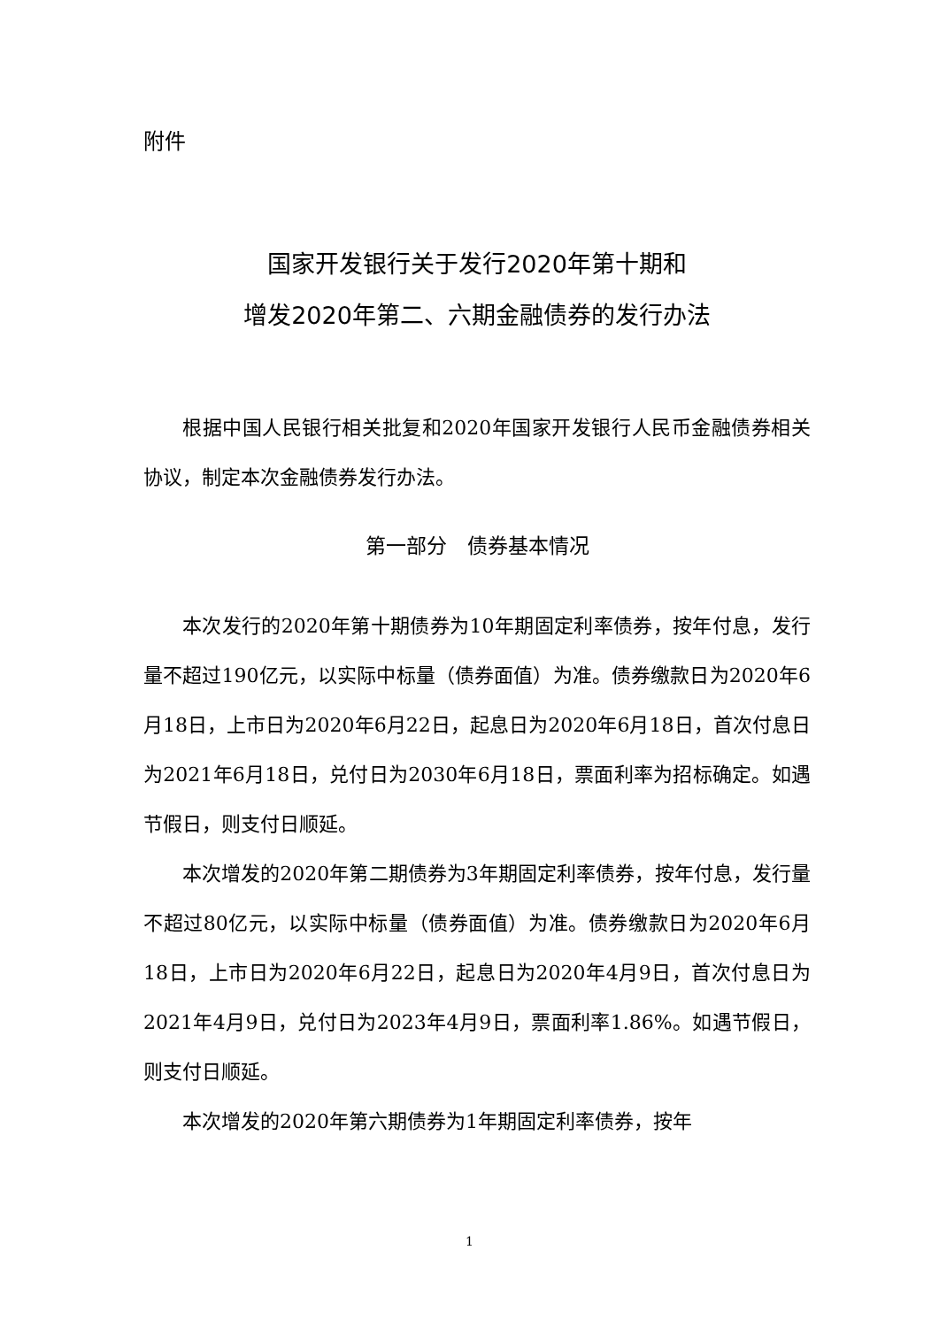附件
国家开发银行关于发行2020年第十期和
增发2020年第二、六期金融债券的发行办法
根据中国人民银行相关批复和2020年国家开发银行人民币金融债券相关协议，制定本次金融债券发行办法。
第一部分　债券基本情况
本次发行的2020年第十期债券为10年期固定利率债券，按年付息，发行量不超过190亿元，以实际中标量（债券面值）为准。债券缴款日为2020年6月18日，上市日为2020年6月22日，起息日为2020年6月18日，首次付息日为2021年6月18日，兑付日为2030年6月18日，票面利率为招标确定。如遇节假日，则支付日顺延。
本次增发的2020年第二期债券为3年期固定利率债券，按年付息，发行量不超过80亿元，以实际中标量（债券面值）为准。债券缴款日为2020年6月18日，上市日为2020年6月22日，起息日为2020年4月9日，首次付息日为2021年4月9日，兑付日为2023年4月9日，票面利率1.86%。如遇节假日，则支付日顺延。
本次增发的2020年第六期债券为1年期固定利率债券，按年
1